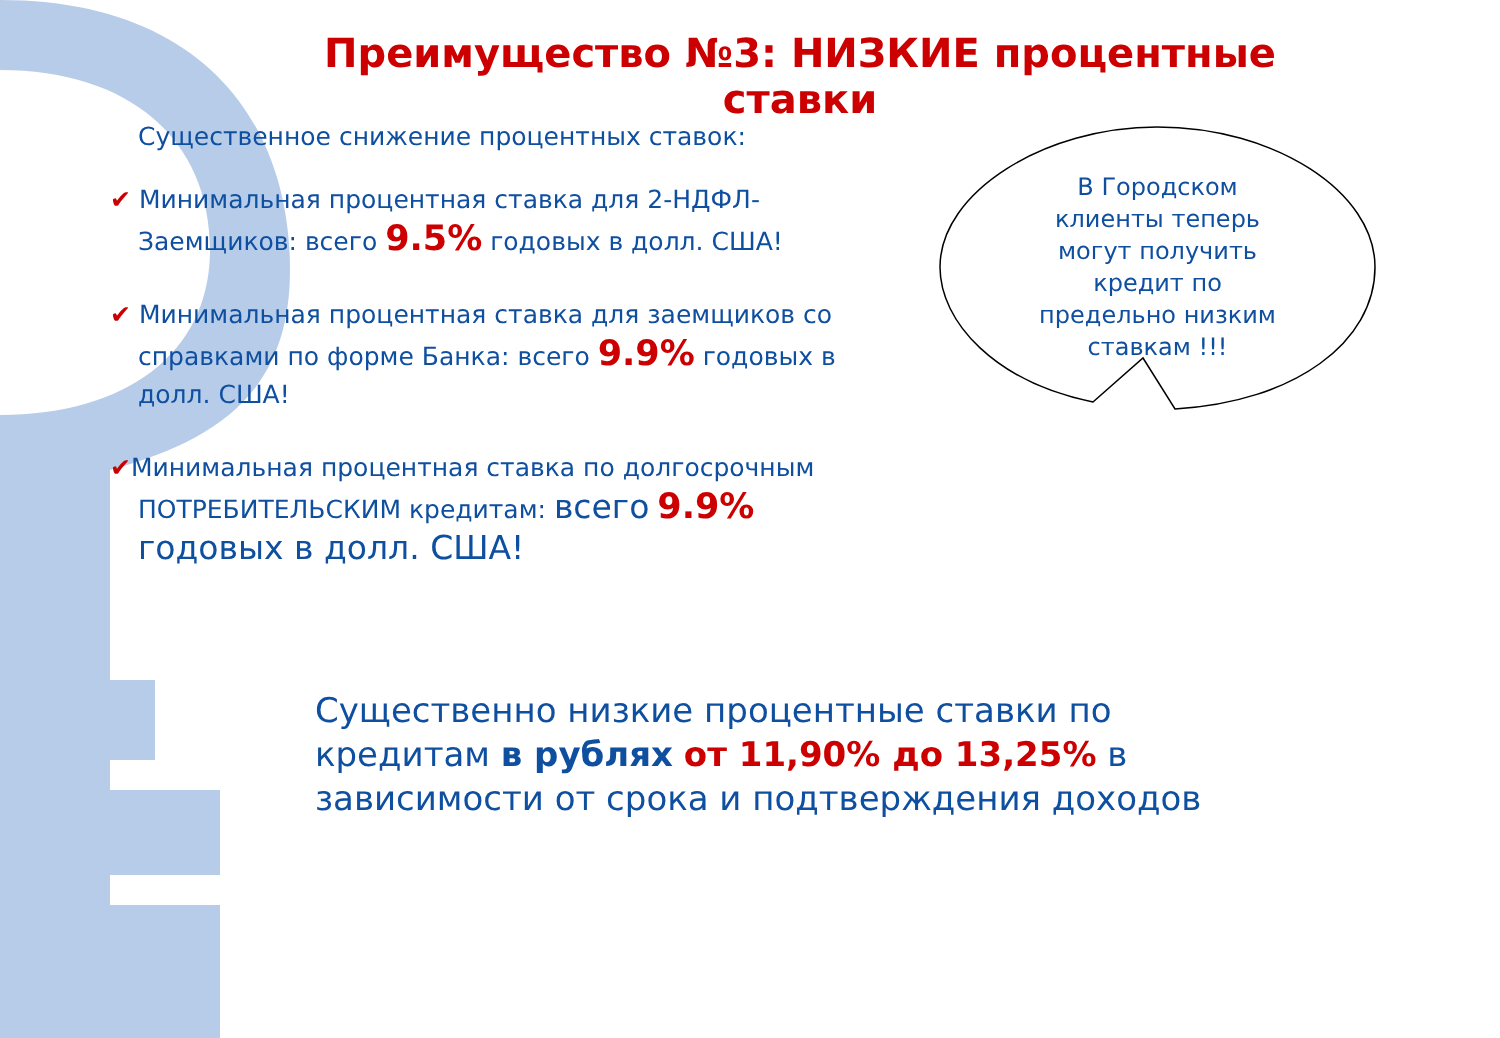Преимущество №3: НИЗКИЕ процентные ставки
Существенное снижение процентных ставок:
✔ Минимальная процентная ставка для 2-НДФЛ-Заемщиков: всего 9.5% годовых в долл. США!
✔ Минимальная процентная ставка для заемщиков со справками по форме Банка: всего 9.9% годовых в долл. США!
✔Минимальная процентная ставка по долгосрочным ПОТРЕБИТЕЛЬСКИМ кредитам: всего 9.9% годовых в долл. США!
В Городском клиенты теперь могут получить кредит по предельно низким ставкам !!!
Существенно низкие процентные ставки по кредитам в рублях от 11,90% до 13,25% в зависимости от срока и подтверждения доходов